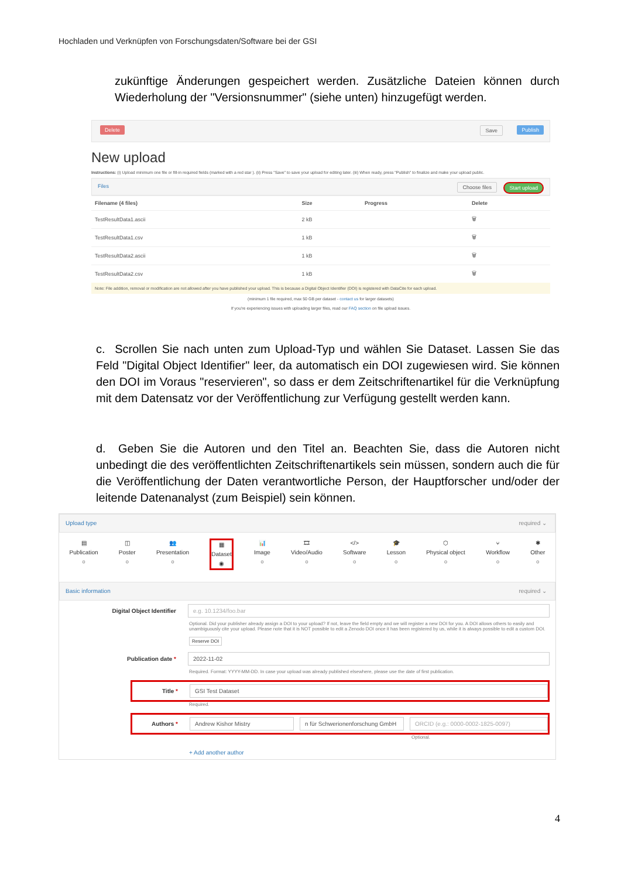Hochladen und Verknüpfen von Forschungsdaten/Software bei der GSI
zukünftige Änderungen gespeichert werden. Zusätzliche Dateien können durch Wiederholung der "Versionsnummer" (siehe unten) hinzugefügt werden.
Delete Save Publish
New upload
Instructions: (i) Upload minimum one file or fill-in required fields (marked with a red star ). (ii) Press "Save" to save your upload for editing later. (iii) When ready, press "Publish" to finalize and make your upload public.
Files Choose files Start upload
| Filename (4 files) | Size | Progress | Delete |
| --- | --- | --- | --- |
| TestResultData1.ascii | 2 kB | | 🗑 |
| TestResultData1.csv | 1 kB | | 🗑 |
| TestResultData2.ascii | 1 kB | | 🗑 |
| TestResultData2.csv | 1 kB | | 🗑 |
Note: File addition, removal or modification are not allowed after you have published your upload. This is because a Digital Object Identifier (DOI) is registered with DataCite for each upload.
(minimum 1 file required, max 50 GB per dataset - contact us for larger datasets)
If you're experiencing issues with uploading larger files, read our FAQ section on file upload issues.
c. Scrollen Sie nach unten zum Upload-Typ und wählen Sie Dataset. Lassen Sie das Feld "Digital Object Identifier" leer, da automatisch ein DOI zugewiesen wird. Sie können den DOI im Voraus "reservieren", so dass er dem Zeitschriftenartikel für die Verknüpfung mit dem Datensatz vor der Veröffentlichung zur Verfügung gestellt werden kann.
d. Geben Sie die Autoren und den Titel an. Beachten Sie, dass die Autoren nicht unbedingt die des veröffentlichten Zeitschriftenartikels sein müssen, sondern auch die für die Veröffentlichung der Daten verantwortliche Person, der Hauptforscher und/oder der leitende Datenanalyst (zum Beispiel) sein können.
Upload type required ⌄
▤
Publication
○
◫
Poster
○
👥
Presentation
○
▦
Dataset
◉
📊
Image
○
🎞
Video/Audio
○
</>
Software
○
🎓
Lesson
○
⬡
Physical object
○
⑂
Workflow
○
✱
Other
○
Basic information required ⌄
Digital Object Identifier
e.g. 10.1234/foo.bar
Optional. Did your publisher already assign a DOI to your upload? If not, leave the field empty and we will register a new DOI for you. A DOI allows others to easily and unambiguously cite your upload. Please note that it is NOT possible to edit a Zenodo DOI once it has been registered by us, while it is always possible to edit a custom DOI.
Reserve DOI
Publication date *
2022-11-02
Required. Format: YYYY-MM-DD. In case your upload was already published elsewhere, please use the date of first publication.
Title *
GSI Test Dataset
Required.
Authors *
Andrew Kishor Mistry
n für Schwerionenforschung GmbH
ORCID (e.g.: 0000-0002-1825-0097)
Optional.
+ Add another author
4